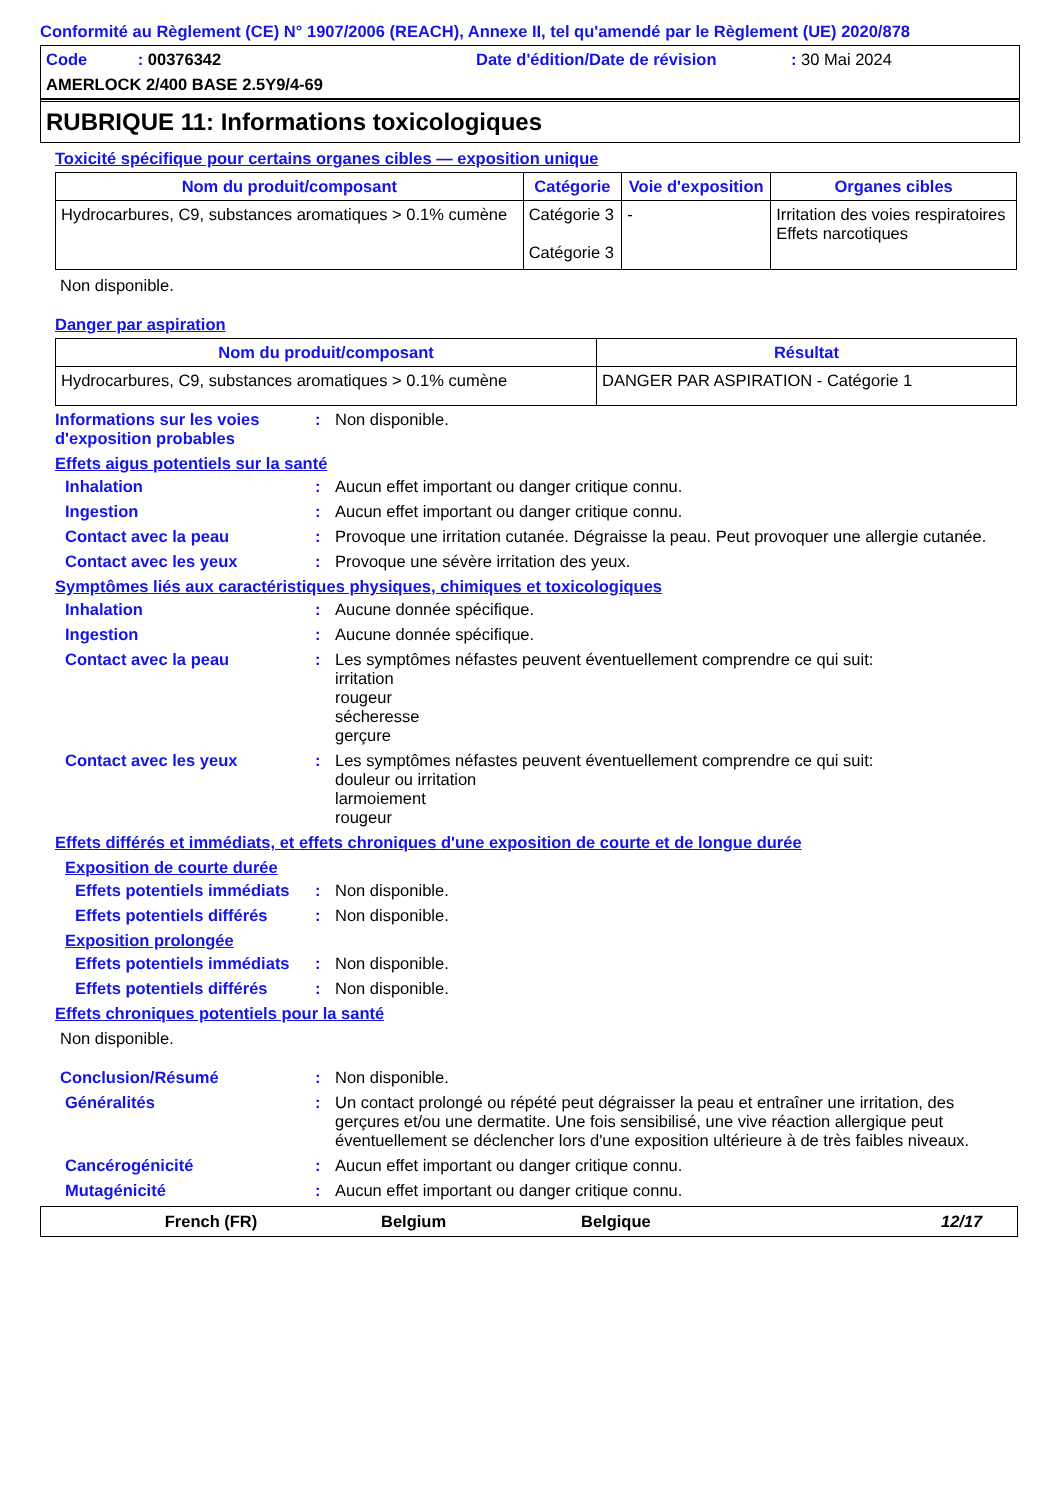Conformité au Règlement (CE) N° 1907/2006 (REACH), Annexe II, tel qu'amendé par le Règlement (UE) 2020/878
Code : 00376342 Date d'édition/Date de révision : 30 Mai 2024
AMERLOCK 2/400 BASE 2.5Y9/4-69
RUBRIQUE 11: Informations toxicologiques
Toxicité spécifique pour certains organes cibles — exposition unique
| Nom du produit/composant | Catégorie | Voie d'exposition | Organes cibles |
| --- | --- | --- | --- |
| Hydrocarbures, C9, substances aromatiques > 0.1% cumène | Catégorie 3 Catégorie 3 | - | Irritation des voies respiratoires Effets narcotiques |
Non disponible.
Danger par aspiration
| Nom du produit/composant | Résultat |
| --- | --- |
| Hydrocarbures, C9, substances aromatiques > 0.1% cumène | DANGER PAR ASPIRATION - Catégorie 1 |
Informations sur les voies d'exposition probables
: Non disponible.
Effets aigus potentiels sur la santé
Inhalation : Aucun effet important ou danger critique connu.
Ingestion : Aucun effet important ou danger critique connu.
Contact avec la peau : Provoque une irritation cutanée. Dégraisse la peau. Peut provoquer une allergie cutanée.
Contact avec les yeux : Provoque une sévère irritation des yeux.
Symptômes liés aux caractéristiques physiques, chimiques et toxicologiques
Inhalation : Aucune donnée spécifique.
Ingestion : Aucune donnée spécifique.
Contact avec la peau : Les symptômes néfastes peuvent éventuellement comprendre ce qui suit:
irritation
rougeur
sécheresse
gerçure
Contact avec les yeux : Les symptômes néfastes peuvent éventuellement comprendre ce qui suit:
douleur ou irritation
larmoiement
rougeur
Effets différés et immédiats, et effets chroniques d'une exposition de courte et de longue durée
Exposition de courte durée
Effets potentiels immédiats
: Non disponible.
Effets potentiels différés
: Non disponible.
Exposition prolongée
Effets potentiels immédiats
: Non disponible.
Effets potentiels différés
: Non disponible.
Effets chroniques potentiels pour la santé
Non disponible.
Conclusion/Résumé : Non disponible.
Généralités : Un contact prolongé ou répété peut dégraisser la peau et entraîner une irritation, des gerçures et/ou une dermatite. Une fois sensibilisé, une vive réaction allergique peut éventuellement se déclencher lors d'une exposition ultérieure à de très faibles niveaux.
Cancérogénicité : Aucun effet important ou danger critique connu.
Mutagénicité : Aucun effet important ou danger critique connu.
French (FR) Belgium Belgique 12/17